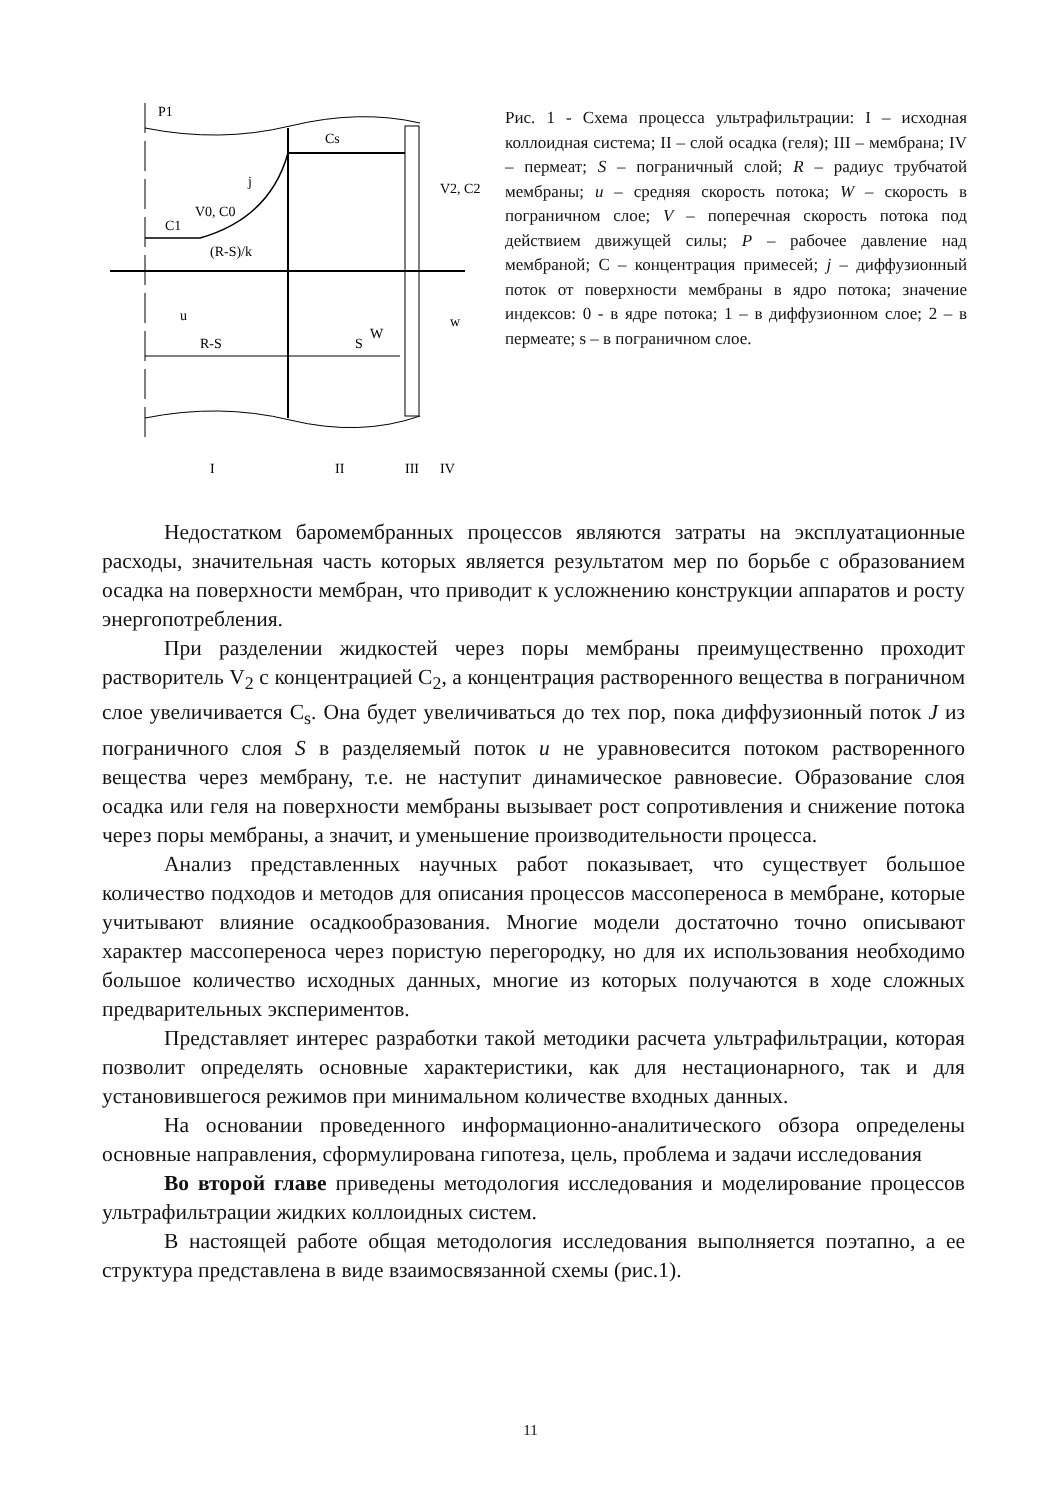P1
Cs
j
V0, C0
C1
(R-S)/k
V2, C2
u
W
w
R-S
S
I
II
III
IV
Рис. 1 - Схема процесса ультрафильтрации: I – исходная коллоидная система; II – слой осадка (геля); III – мембрана; IV – пермеат; S – пограничный слой; R – радиус трубчатой мембраны; u – средняя скорость потока; W – скорость в пограничном слое; V – поперечная скорость потока под действием движущей силы; P – рабочее давление над мембраной; С – концентрация примесей; j – диффузионный поток от поверхности мембраны в ядро потока; значение индексов: 0 - в ядре потока; 1 – в диффузионном слое; 2 – в пермеате; s – в пограничном слое.
Недостатком баромембранных процессов являются затраты на эксплуатационные расходы, значительная часть которых является результатом мер по борьбе с образованием осадка на поверхности мембран, что приводит к усложнению конструкции аппаратов и росту энергопотребления.
При разделении жидкостей через поры мембраны преимущественно проходит растворитель V<sub>2</sub> с концентрацией С<sub>2</sub>, а концентрация растворенного вещества в пограничном слое увеличивается С<sub>s</sub>. Она будет увеличиваться до тех пор, пока диффузионный поток J из пограничного слоя S в разделяемый поток u не уравновесится потоком растворенного вещества через мембрану, т.е. не наступит динамическое равновесие. Образование слоя осадка или геля на поверхности мембраны вызывает рост сопротивления и снижение потока через поры мембраны, а значит, и уменьшение производительности процесса.
Анализ представленных научных работ показывает, что существует большое количество подходов и методов для описания процессов массопереноса в мембране, которые учитывают влияние осадкообразования. Многие модели достаточно точно описывают характер массопереноса через пористую перегородку, но для их использования необходимо большое количество исходных данных, многие из которых получаются в ходе сложных предварительных экспериментов.
Представляет интерес разработки такой методики расчета ультрафильтрации, которая позволит определять основные характеристики, как для нестационарного, так и для установившегося режимов при минимальном количестве входных данных.
На основании проведенного информационно-аналитического обзора определены основные направления, сформулирована гипотеза, цель, проблема и задачи исследования
Во второй главе приведены методология исследования и моделирование процессов ультрафильтрации жидких коллоидных систем.
В настоящей работе общая методология исследования выполняется поэтапно, а ее структура представлена в виде взаимосвязанной схемы (рис.1).
11